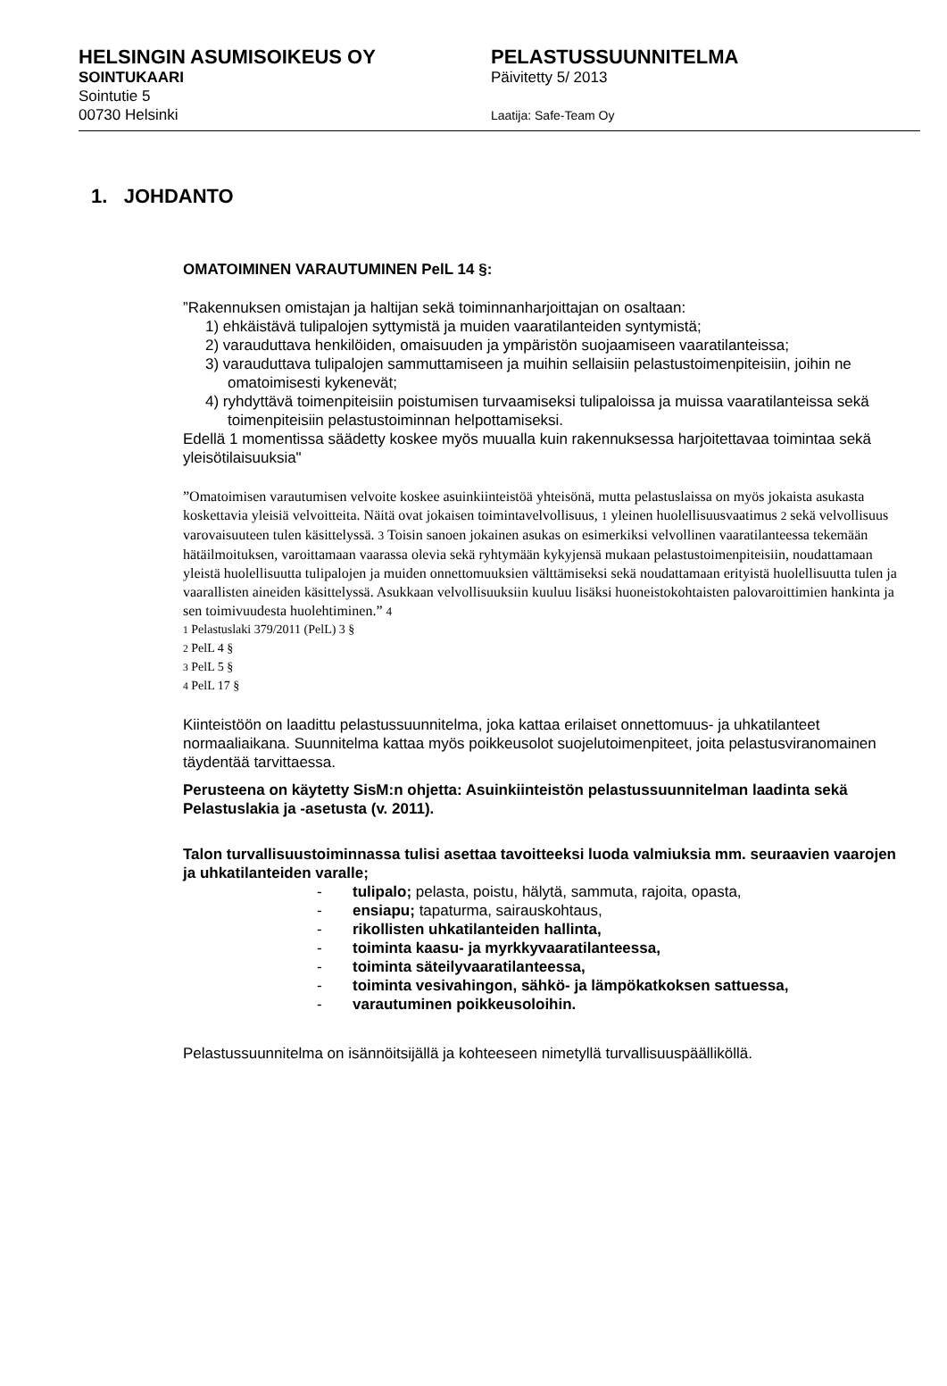HELSINGIN ASUMISOIKEUS OY
SOINTUKAARI
Sointutie 5
00730 Helsinki
PELASTUSSUUNNITELMA
Päivitetty 5/ 2013
Laatija: Safe-Team Oy
1. JOHDANTO
OMATOIMINEN VARAUTUMINEN PelL 14 §:
”Rakennuksen omistajan ja haltijan sekä toiminnanharjoittajan on osaltaan:
1) ehkäistävä tulipalojen syttymistä ja muiden vaaratilanteiden syntymistä;
2) varauduttava henkilöiden, omaisuuden ja ympäristön suojaamiseen vaaratilanteissa;
3) varauduttava tulipalojen sammuttamiseen ja muihin sellaisiin pelastustoimenpiteisiin, joihin ne omatoimisesti kykenevät;
4) ryhdyttävä toimenpiteisiin poistumisen turvaamiseksi tulipaloissa ja muissa vaaratilanteissa sekä toimenpiteisiin pelastustoiminnan helpottamiseksi.
Edellä 1 momentissa säädetty koskee myös muualla kuin rakennuksessa harjoitettavaa toimintaa sekä yleisötilaisuuksia"
”Omatoimisen varautumisen velvoite koskee asuinkiinteistöä yhteisönä, mutta pelastuslaissa on myös jokaista asukasta koskettavia yleisiä velvoitteita. Näitä ovat jokaisen toimintavelvollisuus, 1 yleinen huolellisuusvaatimus 2 sekä velvollisuus varovaisuuteen tulen käsittelyssä. 3 Toisin sanoen jokainen asukas on esimerkiksi velvollinen vaaratilanteessa tekemään hätäilmoituksen, varoittamaan vaarassa olevia sekä ryhtymään kykyjensä mukaan pelastustoimenpiteisiin, noudattamaan yleistä huolellisuutta tulipalojen ja muiden onnettomuuksien välttämiseksi sekä noudattamaan erityistä huolellisuutta tulen ja vaarallisten aineiden käsittelyssä. Asukkaan velvollisuuksiin kuuluu lisäksi huoneistokohtaisten palovaroittimien hankinta ja sen toimivuudesta huolehtiminen.” 4
1 Pelastuslaki 379/2011 (PelL) 3 §
2 PelL 4 §
3 PelL 5 §
4 PelL 17 §
Kiinteistöön on laadittu pelastussuunnitelma, joka kattaa erilaiset onnettomuus- ja uhkatilanteet normaaliaikana. Suunnitelma kattaa myös poikkeusolot suojelutoimenpiteet, joita pelastusviranomainen täydentää tarvittaessa.
Perusteena on käytetty SisM:n ohjetta: Asuinkiinteistön pelastussuunnitelman laadinta sekä Pelastuslakia ja -asetusta (v. 2011).
Talon turvallisuustoiminnassa tulisi asettaa tavoitteeksi luoda valmiuksia mm. seuraavien vaarojen ja uhkatilanteiden varalle;
- tulipalo; pelasta, poistu, hälytä, sammuta, rajoita, opasta,
- ensiapu; tapaturma, sairauskohtaus,
- rikollisten uhkatilanteiden hallinta,
- toiminta kaasu- ja myrkkyvaaratilanteessa,
- toiminta säteilyvaaratilanteessa,
- toiminta vesivahingon, sähkö- ja lämpökatkoksen sattuessa,
- varautuminen poikkeusoloihin.
Pelastussuunnitelma on isännöitsijällä ja kohteeseen nimetyllä turvallisuuspäälliköllä.